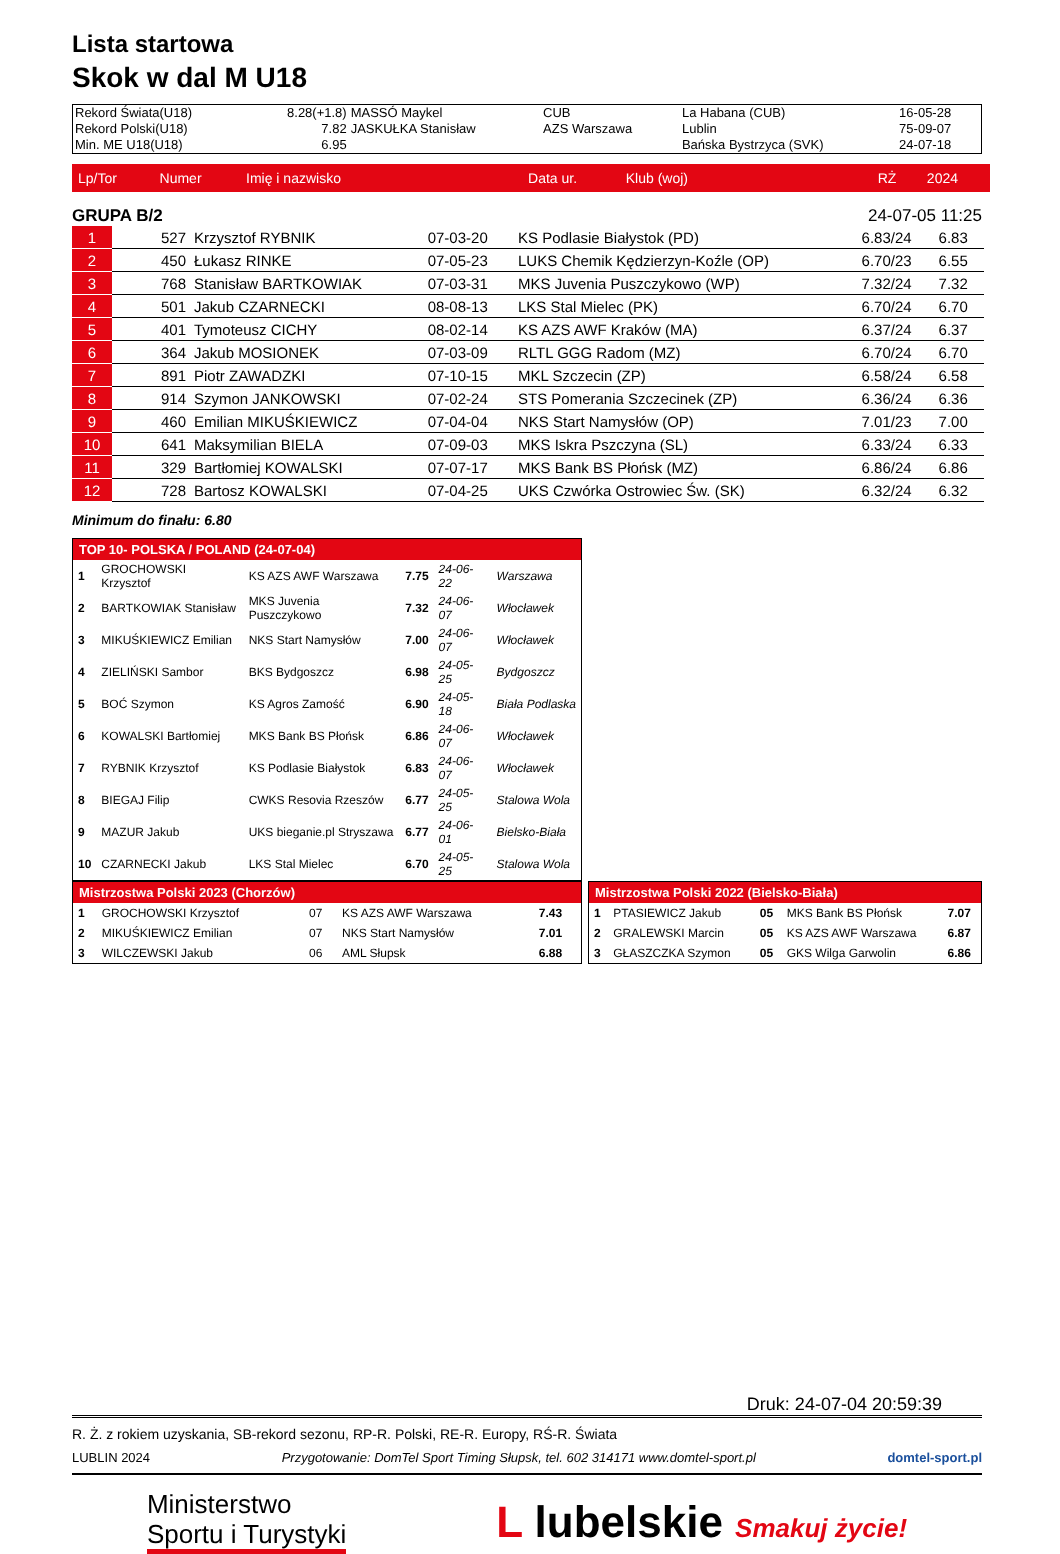Lista startowa
Skok w dal M U18
| Rekord Świata(U18) | 8.28(+1.8) | MASSÓ Maykel | CUB | La Habana (CUB) | 16-05-28 |
| Rekord Polski(U18) | 7.82 | JASKUŁKA Stanisław | AZS Warszawa | Lublin | 75-09-07 |
| Min. ME U18(U18) | 6.95 | | | Bańska Bystrzyca (SVK) | 24-07-18 |
| Lp/Tor | Numer | Imię i nazwisko | Data ur. | Klub (woj) | RŻ | 2024 |
| --- | --- | --- | --- | --- | --- | --- |
GRUPA B/2 24-07-05 11:25
| 1 | 527 | Krzysztof RYBNIK | 07-03-20 | KS Podlasie Białystok (PD) | 6.83/24 | 6.83 |
| 2 | 450 | Łukasz RINKE | 07-05-23 | LUKS Chemik Kędzierzyn-Koźle (OP) | 6.70/23 | 6.55 |
| 3 | 768 | Stanisław BARTKOWIAK | 07-03-31 | MKS Juvenia Puszczykowo (WP) | 7.32/24 | 7.32 |
| 4 | 501 | Jakub CZARNECKI | 08-08-13 | LKS Stal Mielec (PK) | 6.70/24 | 6.70 |
| 5 | 401 | Tymoteusz CICHY | 08-02-14 | KS AZS AWF Kraków (MA) | 6.37/24 | 6.37 |
| 6 | 364 | Jakub MOSIONEK | 07-03-09 | RLTL GGG Radom (MZ) | 6.70/24 | 6.70 |
| 7 | 891 | Piotr ZAWADZKI | 07-10-15 | MKL Szczecin (ZP) | 6.58/24 | 6.58 |
| 8 | 914 | Szymon JANKOWSKI | 07-02-24 | STS Pomerania Szczecinek (ZP) | 6.36/24 | 6.36 |
| 9 | 460 | Emilian MIKUŚKIEWICZ | 07-04-04 | NKS Start Namysłów (OP) | 7.01/23 | 7.00 |
| 10 | 641 | Maksymilian BIELA | 07-09-03 | MKS Iskra Pszczyna (SL) | 6.33/24 | 6.33 |
| 11 | 329 | Bartłomiej KOWALSKI | 07-07-17 | MKS Bank BS Płońsk (MZ) | 6.86/24 | 6.86 |
| 12 | 728 | Bartosz KOWALSKI | 07-04-25 | UKS Czwórka Ostrowiec Św. (SK) | 6.32/24 | 6.32 |
Minimum do finału: 6.80
| TOP 10- POLSKA / POLAND (24-07-04) | | | | | |
| --- | --- | --- | --- | --- | --- |
| 1 | GROCHOWSKI Krzysztof | KS AZS AWF Warszawa | 7.75 | 24-06-22 | Warszawa |
| 2 | BARTKOWIAK Stanisław | MKS Juvenia Puszczykowo | 7.32 | 24-06-07 | Włocławek |
| 3 | MIKUŚKIEWICZ Emilian | NKS Start Namysłów | 7.00 | 24-06-07 | Włocławek |
| 4 | ZIELIŃSKI Sambor | BKS Bydgoszcz | 6.98 | 24-05-25 | Bydgoszcz |
| 5 | BOĆ Szymon | KS Agros Zamość | 6.90 | 24-05-18 | Biała Podlaska |
| 6 | KOWALSKI Bartłomiej | MKS Bank BS Płońsk | 6.86 | 24-06-07 | Włocławek |
| 7 | RYBNIK Krzysztof | KS Podlasie Białystok | 6.83 | 24-06-07 | Włocławek |
| 8 | BIEGAJ Filip | CWKS Resovia Rzeszów | 6.77 | 24-05-25 | Stalowa Wola |
| 9 | MAZUR Jakub | UKS bieganie.pl Stryszawa | 6.77 | 24-06-01 | Bielsko-Biała |
| 10 | CZARNECKI Jakub | LKS Stal Mielec | 6.70 | 24-05-25 | Stalowa Wola |
| Mistrzostwa Polski 2023 (Chorzów) | | | | |
| --- | --- | --- | --- | --- |
| 1 | GROCHOWSKI Krzysztof | 07 | KS AZS AWF Warszawa | 7.43 |
| 2 | MIKUŚKIEWICZ Emilian | 07 | NKS Start Namysłów | 7.01 |
| 3 | WILCZEWSKI Jakub | 06 | AML Słupsk | 6.88 |
| Mistrzostwa Polski 2022 (Bielsko-Biała) | | | | |
| --- | --- | --- | --- | --- |
| 1 | PTASIEWICZ Jakub | 05 | MKS Bank BS Płońsk | 7.07 |
| 2 | GRALEWSKI Marcin | 05 | KS AZS AWF Warszawa | 6.87 |
| 3 | GŁASZCZKA Szymon | 05 | GKS Wilga Garwolin | 6.86 |
Druk: 24-07-04 20:59:39
R. Ż. z rokiem uzyskania, SB-rekord sezonu, RP-R. Polski, RE-R. Europy, RŚ-R. Świata
LUBLIN 2024 Przygotowanie: DomTel Sport Timing Słupsk, tel. 602 314171 www.domtel-sport.pl domtel-sport.pl
Ministerstwo
Sportu i Turystyki
L lubelskie Smakuj życie!